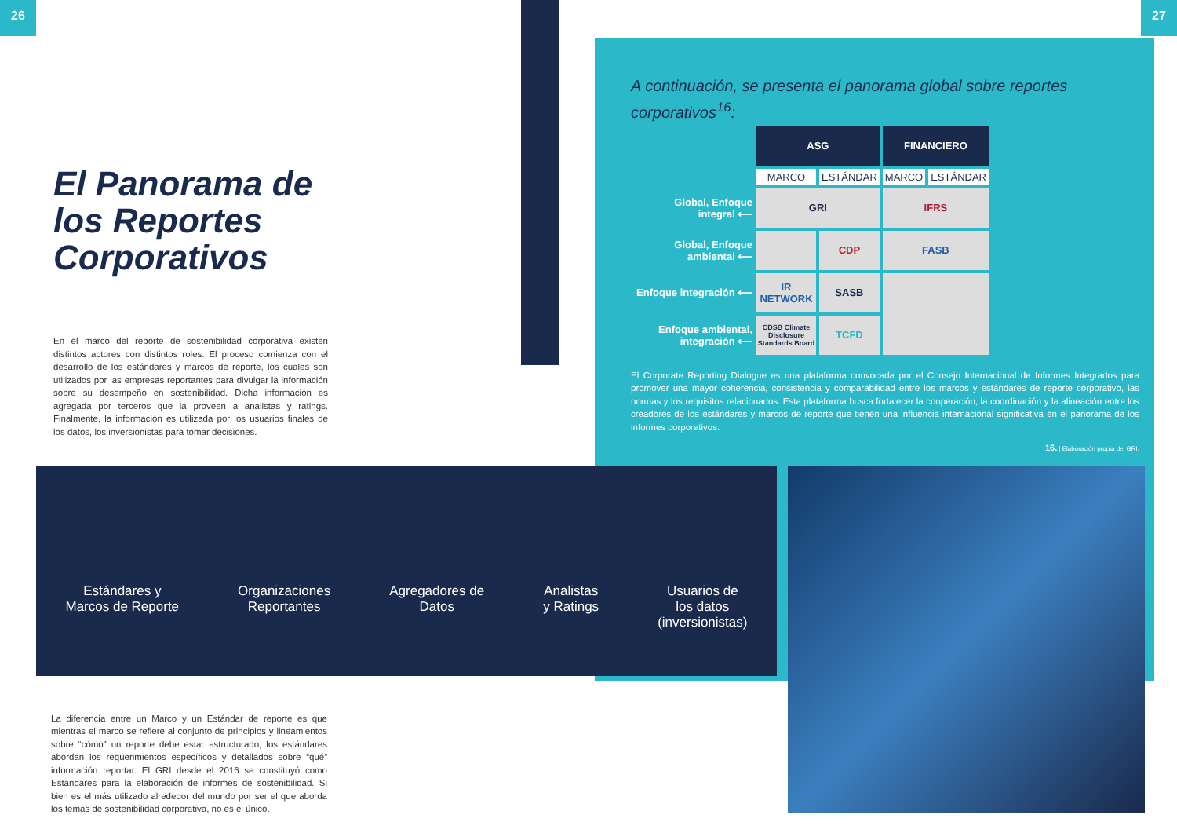26 27
El Panorama de los Reportes Corporativos
En el marco del reporte de sostenibilidad corporativa existen distintos actores con distintos roles. El proceso comienza con el desarrollo de los estándares y marcos de reporte, los cuales son utilizados por las empresas reportantes para divulgar la información sobre su desempeño en sostenibilidad. Dicha información es agregada por terceros que la proveen a analistas y ratings. Finalmente, la información es utilizada por los usuarios finales de los datos, los inversionistas para tomar decisiones.
A continuación, se presenta el panorama global sobre reportes corporativos<sup>16</sup>:
| | ASG | | FINANCIERO | |
| | MARCO | ESTÁNDAR | MARCO | ESTÁNDAR |
| Global, Enfoque integral ⟵ | GRI | | IFRS | |
| Global, Enfoque ambiental ⟵ | | CDP | FASB | |
| Enfoque integración ⟵ | IR NETWORK | SASB | | |
| Enfoque ambiental, integración ⟵ | CDSB Climate Disclosure Standards Board | TCFD | | |
El Corporate Reporting Dialogue es una plataforma convocada por el Consejo Internacional de Informes Integrados para promover una mayor coherencia, consistencia y comparabilidad entre los marcos y estándares de reporte corporativo, las normas y los requisitos relacionados. Esta plataforma busca fortalecer la cooperación, la coordinación y la alineación entre los creadores de los estándares y marcos de reporte que tienen una influencia internacional significativa en el panorama de los informes corporativos.
16. | Elaboración propia del GRI.
Estándares y
Marcos de Reporte
Organizaciones
Reportantes
Agregadores de
Datos
Analistas
y Ratings
Usuarios de
los datos
(inversionistas)
La diferencia entre un Marco y un Estándar de reporte es que mientras el marco se refiere al conjunto de principios y lineamientos sobre “cómo” un reporte debe estar estructurado, los estándares abordan los requerimientos específicos y detallados sobre “qué” información reportar. El GRI desde el 2016 se constituyó como Estándares para la elaboración de informes de sostenibilidad. Si bien es el más utilizado alrededor del mundo por ser el que aborda los temas de sostenibilidad corporativa, no es el único.